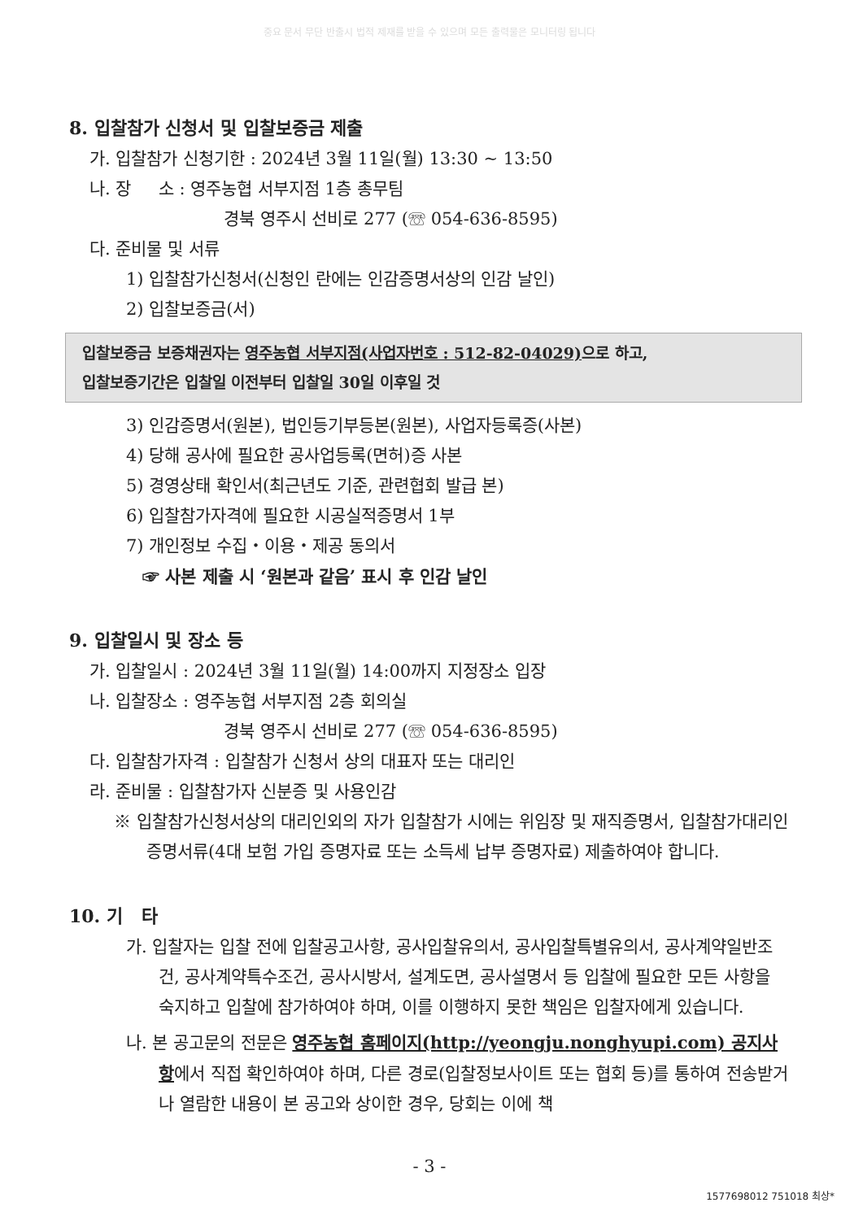중요 문서 무단 반출시 법적 제재를 받을 수 있으며 모든 출력물은 모니터링 됩니다
8. 입찰참가 신청서 및 입찰보증금 제출
가. 입찰참가 신청기한 : 2024년 3월 11일(월) 13:30 ~ 13:50
나. 장 소 : 영주농협 서부지점 1층 총무팀
경북 영주시 선비로 277 (☏ 054-636-8595)
다. 준비물 및 서류
1) 입찰참가신청서(신청인 란에는 인감증명서상의 인감 날인)
2) 입찰보증금(서)
입찰보증금 보증채권자는 영주농협 서부지점(사업자번호 : 512-82-04029) 으로 하고,
입찰보증기간은 입찰일 이전부터 입찰일 30일 이후일 것
3) 인감증명서(원본), 법인등기부등본(원본), 사업자등록증(사본)
4) 당해 공사에 필요한 공사업등록(면허)증 사본
5) 경영상태 확인서(최근년도 기준, 관련협회 발급 본)
6) 입찰참가자격에 필요한 시공실적증명서 1부
7) 개인정보 수집・이용・제공 동의서
☞ 사본 제출 시 ‘원본과 같음’ 표시 후 인감 날인
9. 입찰일시 및 장소 등
가. 입찰일시 : 2024년 3월 11일(월) 14:00까지 지정장소 입장
나. 입찰장소 : 영주농협 서부지점 2층 회의실
경북 영주시 선비로 277 (☏ 054-636-8595)
다. 입찰참가자격 : 입찰참가 신청서 상의 대표자 또는 대리인
라. 준비물 : 입찰참가자 신분증 및 사용인감
※ 입찰참가신청서상의 대리인외의 자가 입찰참가 시에는 위임장 및 재직증명서, 입찰참가대리인 증명서류(4대 보험 가입 증명자료 또는 소득세 납부 증명자료) 제출하여야 합니다.
10. 기 타
가. 입찰자는 입찰 전에 입찰공고사항, 공사입찰유의서, 공사입찰특별유의서, 공사계약일반조건, 공사계약특수조건, 공사시방서, 설계도면, 공사설명서 등 입찰에 필요한 모든 사항을 숙지하고 입찰에 참가하여야 하며, 이를 이행하지 못한 책임은 입찰자에게 있습니다.
나. 본 공고문의 전문은 영주농협 홈페이지(http://yeongju.nonghyupi.com) 공지사항에서 직접 확인하여야 하며, 다른 경로(입찰정보사이트 또는 협회 등)를 통하여 전송받거나 열람한 내용이 본 공고와 상이한 경우, 당회는 이에 책
- 3 -
1577698012 751018 최상*